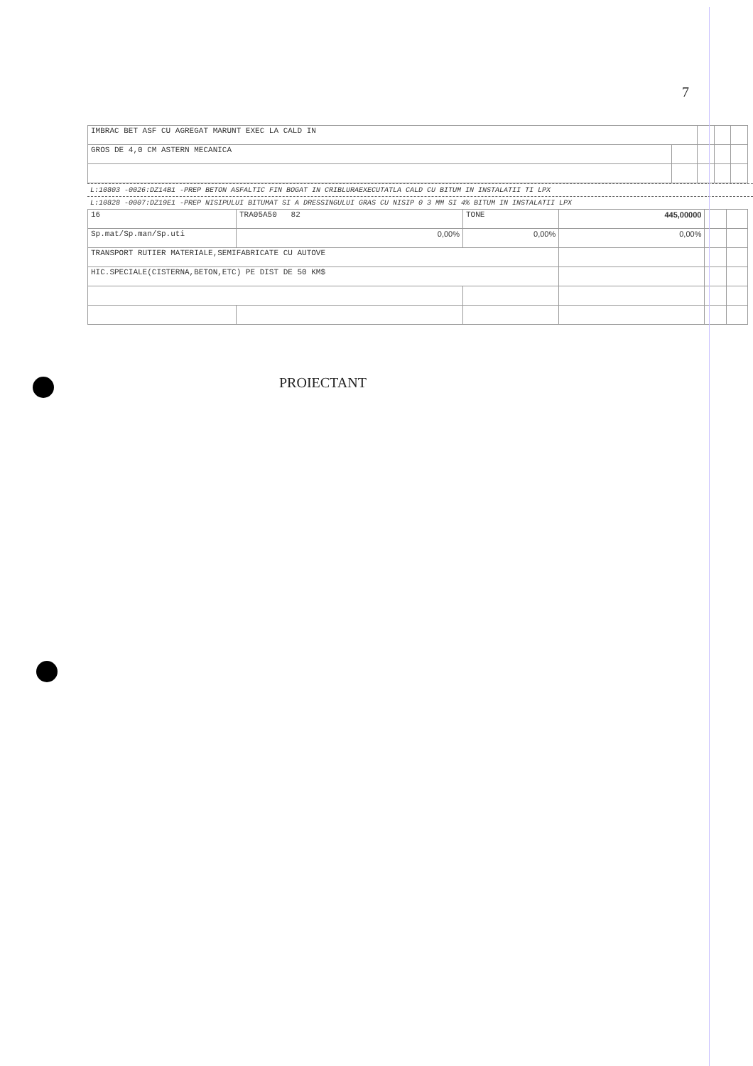7
| IMBRAC BET ASF CU AGREGAT MARUNT EXEC LA CALD IN | | | | |
| GROS DE 4,0 CM ASTERN MECANICA | | | | |
L:10803 -0026:DZ14B1 -PREP BETON ASFALTIC FIN BOGAT IN CRIBLURAEXECUTATLA CALD CU BITUM IN INSTALATII TI LPX
L:10828 -0007:DZ19E1 -PREP NISIPULUI BITUMAT SI A DRESSINGULUI GRAS CU NISIP 0 3 MM SI 4% BITUM IN INSTALATII LPX
| 16 | TRA05A50 82 | TONE | 445,00000 | | |
| Sp.mat/Sp.man/Sp.uti | 0,00% | 0,00% | 0,00% | | |
| TRANSPORT RUTIER MATERIALE,SEMIFABRICATE CU AUTOVE | | | | | |
| HIC.SPECIALE(CISTERNA,BETON,ETC) PE DIST DE 50 KM$ | | | | | |
PROIECTANT